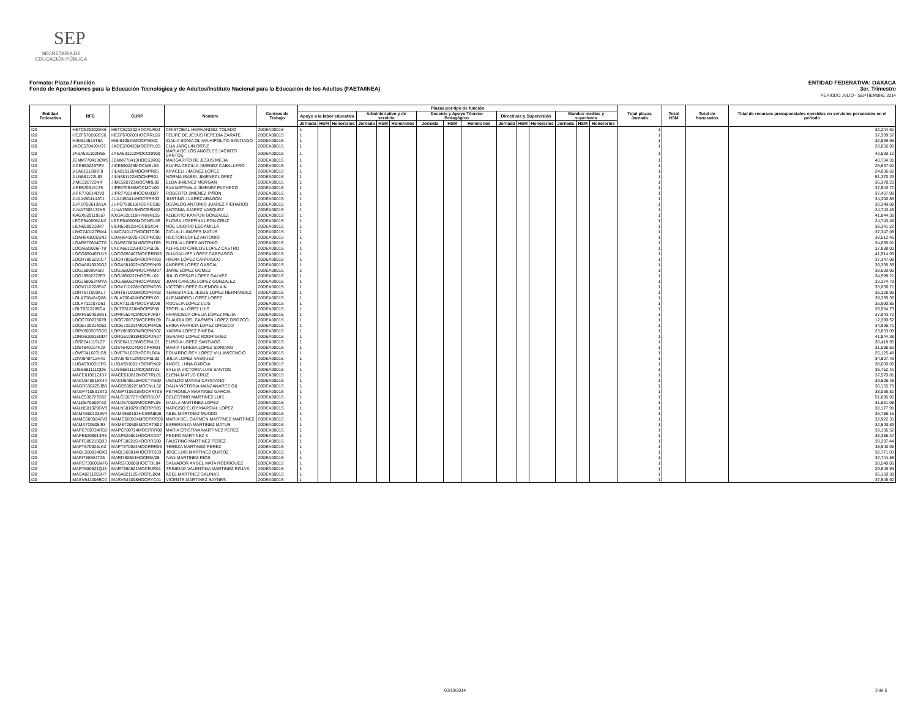SEP
SECRETARÍA DE
EDUCACIÓN PÚBLICA
ENTIDAD FEDERATIVA: OAXACA
3er. Trimestre
PERIODO JULIO - SEPTIEMBRE 2014 Formato: Plaza / Función
Fondo de Aportaciones para la Educación Tecnológica y de Adultos/Instituto Nacional para la Educación de los Adultos (FAETA/INEA)
| Entidad Federativa | RFC | CURP | Nombre | Centros de Trabajo | Plazas por tipo de función | | | | | | | | | | | | | | | Total plazas Jornada | Total HSM | Total de Honorarios | Total de recursos presupuestales ejercidos en servicios personales en el periodo |
| --- | --- | --- | --- | --- | --- | --- | --- | --- | --- | --- | --- | --- | --- | --- | --- | --- | --- | --- | --- | --- | --- | --- | --- |
| | | | | | Apoyo a la labor educativa | | | Administrativo y de servicio | | | Docente y Apoyo Técnico Pedagógico | | | Directivos y Supervisión | | | Mandos medios y superiores | | | | | | |
| | | | | | Jornada | HSM | Honorarios | Jornada | HSM | Honorarios | Jornada | HSM | Honorarios | Jornada | HSM | Honorarios | Jornada | HSM | Honorarios | | | | |
| I20 | HETC620302EK6 | HETC620302HOCRLR04 | CRISTOBAL HERNANDEZ TOLEDO | 20DEA0001S | 1 | | | | | | | | | | | | | | | 1 | | | 32,244.61 |
| I20 | HEZF670206CS6 | HEZF670206HOCRRL06 | FELIPE DE JESUS HEREDIA ZARATE | 20DEA0001S | 1 | | | | | | | | | | | | | | | 1 | | | 37,399.57 |
| I20 | HISI610524T6A | HISI610524MOCPND02 | IDALIA SONIA OLIVIA HIPOLITO SANTIAGO | 20DEA0001S | 1 | | | | | | | | | | | | | | | 1 | | | 32,839.96 |
| I20 | JAOE570420U37 | JAOE570420MOCRRL05 | ELIA JARQUIN ORTIZ | 20DEA0001S | 1 | | | | | | | | | | | | | | | 1 | | | 29,056.96 |
| I20 | JASA531102HS5 | JASA531102MOCCNN00 | MARIA DE LOS ANGELES JACINTO SANTOS | 20DEA0001S | 1 | | | | | | | | | | | | | | | 1 | | | 42,500.12 |
| I20 | JEMM770413CW5 | JEMM770413HOCSJR00 | MARGARITO DE JESUS MEJIA | 20DEA0001S | 1 | | | | | | | | | | | | | | | 1 | | | 40,734.31 |
| I20 | JICE590225TP9 | JICE590225MOCMBL06 | ELVIRA CECILIA JIMENEZ CABALLERO | 20DEA0001S | 1 | | | | | | | | | | | | | | | 1 | | | 25,637.01 |
| I20 | JILA810126KF8 | JILA810126MOCMPR05 | ARACELI JIMENEZ LOPEZ | 20DEA0001S | 1 | | | | | | | | | | | | | | | 1 | | | 24,036.62 |
| I20 | JILN681122L83 | JILN681122MOCMPR01 | NORMA ISABEL JIMENEZ LOPEZ | 20DEA0001S | 1 | | | | | | | | | | | | | | | 1 | | | 51,370.26 |
| I20 | JIME520723N4 | JIME520723MOCMRL02 | ELDA JIMENEZ MORGAN | 20DEA0001S | 1 | | | | | | | | | | | | | | | 1 | | | 36,378.23 |
| I20 | JIPE670915175 | JIPE670915MOCMCV00 | EVA MIRTHALA JIMENEZ PACHECO | 20DEA0001S | 1 | | | | | | | | | | | | | | | 1 | | | 37,943.72 |
| I20 | JIPR770214DV3 | JIPR770214HOCMXB07 | ROBERTO JIMENEZ PIÑON | 20DEA0001S | 1 | | | | | | | | | | | | | | | 1 | | | 37,407.08 |
| I20 | JUAJ450414JC1 | JUAJ450414HOCRRS03 | JUSTINO JUAREZ ARAGON | 20DEA0001S | 1 | | | | | | | | | | | | | | | 1 | | | 34,300.89 |
| I20 | JUPO750613A1A | JUPO750613HOCRCS06 | OSVALDO ANTONIO JUAREZ PICHARDO | 20DEA0001S | 1 | | | | | | | | | | | | | | | 1 | | | 30,349.08 |
| I20 | JUVA7606132K6 | JUVA760613MOCRSN02 | ANTONIA JUAREZ VASQUEZ | 20DEA0001S | 1 | | | | | | | | | | | | | | | 1 | | | 24,743.49 |
| I20 | KAGX620119557 | KXGA620119HYNNNL05 | ALBERTO KANTUN GONZALEZ | 20DEA0001S | 1 | | | | | | | | | | | | | | | 1 | | | 41,844.38 |
| I20 | LECE540605AN2 | LECE540605MOCNRL06 | ELOISA JOSEFINA LEON CRUZ | 20DEA0001S | 1 | | | | | | | | | | | | | | | 1 | | | 24,743.49 |
| I20 | LIEN6509218R7 | LIEN650921HOCBSX04 | NOE LIBORIO ESCAMILLA | 20DEA0001S | 1 | | | | | | | | | | | | | | | 1 | | | 38,341.22 |
| I20 | LIMC740127RW4 | LIMC740127MOCNTC06 | CICLALI LINARES MATUS | 20DEA0001S | 1 | | | | | | | | | | | | | | | 1 | | | 37,347.08 |
| I20 | LOAH641025SN2 | LOAH641025HOCPNC08 | HECTOR LOPEZ ANTONIO | 20DEA0001S | 1 | | | | | | | | | | | | | | | 1 | | | 38,512.46 |
| I20 | LOAR670604CT0 | LOAR670604MOCPNT05 | RUTILIA LOPEZ ANTONIO | 20DEA0001S | 1 | | | | | | | | | | | | | | | 1 | | | 34,085.01 |
| I20 | LOCA681026FT9 | LXCA681026HOCPSL06 | ALFREDO CARLOS LOPEZ CASTRO | 20DEA0001S | 1 | | | | | | | | | | | | | | | 1 | | | 37,838.00 |
| I20 | LOCG650407U15 | LOCG650407MOCPRD05 | GUADALUPE LOPEZ CARRASCO | 20DEA0001S | 1 | | | | | | | | | | | | | | | 1 | | | 41,514.05 |
| I20 | LOCH780529JC7 | LOCH780529HOCPRR03 | HIRAM LOPEZ CARRASCO | 20DEA0001S | 1 | | | | | | | | | | | | | | | 1 | | | 37,347.08 |
| I20 | LOGA6810026G2 | LOGA681002HOCPRN09 | ANDRES LOPEZ GARCIA | 20DEA0001S | 1 | | | | | | | | | | | | | | | 1 | | | 39,335.36 |
| I20 | LOGJ5909045I0 | LOGJ590904HOCPMM07 | JAIME LOPEZ GOMEZ | 20DEA0001S | 1 | | | | | | | | | | | | | | | 1 | | | 38,600.06 |
| I20 | LOGJ6502272F3 | LOGJ650227HOCPLL02 | JULIO CESAR LOPEZ GALVEZ | 20DEA0001S | 1 | | | | | | | | | | | | | | | 1 | | | 34,599.21 |
| I20 | LOGJ680624MYA | LOGJ680624HOCPNN02 | JUAN CARLOS LOPEZ GONZALEZ | 20DEA0001S | 1 | | | | | | | | | | | | | | | 1 | | | 33,374.79 |
| I20 | LOGV710228F47 | LOGV710228HOCPNC05 | VICTOR LOPEZ GUENDOLAIN | 20DEA0001S | 1 | | | | | | | | | | | | | | | 1 | | | 35,056.71 |
| I20 | LOHT671003KL7 | LOHT671003MOCPRR02 | TERESITA DE JESUS LOPEZ HERNANDEZ | 20DEA0001S | 1 | | | | | | | | | | | | | | | 1 | | | 36,328.95 |
| I20 | LOLA700424Q88 | LOLA700424HOCPPL03 | ALEJANDRO LOPEZ LOPEZ | 20DEA0001S | 1 | | | | | | | | | | | | | | | 1 | | | 39,335.36 |
| I20 | LOLR711207D61 | LOLR711207MOCPSC08 | ROCELIA LOPEZ LUIS | 20DEA0001S | 1 | | | | | | | | | | | | | | | 1 | | | 35,990.85 |
| I20 | LOLT6312289C4 | LOLT631228MOCPSF08 | TEOFILA LOPEZ LUIS | 20DEA0001S | 1 | | | | | | | | | | | | | | | 1 | | | 39,564.73 |
| I20 | LOMF6504039G1 | LOMF650403MOCPJR07 | FRANCISCA OFELIA LOPEZ MEJIA | 20DEA0001S | 1 | | | | | | | | | | | | | | | 1 | | | 37,943.72 |
| I20 | LOOC700725679 | LOOC700725MOCPRL09 | CLAUDIA DEL CARMEN LOPEZ OROZCO | 20DEA0001S | 1 | | | | | | | | | | | | | | | 1 | | | 12,390.57 |
| I20 | LOOE720214D52 | LOOE720214MOCPRR06 | ERIKA PATRICIA LOPEZ OROZCO | 20DEA0001S | 1 | | | | | | | | | | | | | | | 1 | | | 34,996.71 |
| I20 | LOPY800507GD6 | LOPY800507MOCPND02 | YADIRA LOPEZ PINEDA | 20DEA0001S | 1 | | | | | | | | | | | | | | | 1 | | | 23,853.09 |
| I20 | LORG610918UD7 | LORG610918HOCPDN07 | GENARO LOPEZ RODRIGUEZ | 20DEA0001S | 1 | | | | | | | | | | | | | | | 1 | | | 41,844.38 |
| I20 | LOSE641115LZ7 | LOSE641115MOCPNL01 | ELPIDIA LOPEZ SANTIAGO | 20DEA0001S | 1 | | | | | | | | | | | | | | | 1 | | | 36,418.95 |
| I20 | LOST640114FJ9 | LOST640114MOCPRR01 | MARIA TERESA LOPEZ SORIANO | 20DEA0001S | 1 | | | | | | | | | | | | | | | 1 | | | 31,098.52 |
| I20 | LOVE741027LG9 | LOVE741027HOCPLD04 | EDUARDO REY LOPEZ VILLAVICENCIO | 20DEA0001S | 1 | | | | | | | | | | | | | | | 1 | | | 25,125.48 |
| I20 | LOVJ640412H41 | LOVJ640412MOCPSL00 | JULIA LOPEZ VASQUEZ | 20DEA0001S | 1 | | | | | | | | | | | | | | | 1 | | | 34,807.49 |
| I20 | LUGA5910015F6 | LUGA591001HOCNRN02 | ANGEL LUNA GARCIA | 20DEA0001S | 1 | | | | | | | | | | | | | | | 1 | | | 38,600.06 |
| I20 | LUSS681111QD6 | LUSS681111MOCSNY01 | SYLVIA VICTORIA LUIS SANTOS | 20DEA0001S | 1 | | | | | | | | | | | | | | | 1 | | | 35,752.41 |
| I20 | MACE610812JD7 | MACE610812MOCTRL01 | ELENA MATUS CRUZ | 20DEA0001S | 1 | | | | | | | | | | | | | | | 1 | | | 37,570.81 |
| I20 | MACU540516K44 | MACU540516HOCTYB00 | UBALDO MATIAS CAYETANO | 20DEA0001S | 1 | | | | | | | | | | | | | | | 1 | | | 39,508.48 |
| I20 | MAGD530225JB0 | MAGD530225MOCNLL02 | DALIA VICTORIA MANZANARES GIL | 20DEA0001S | 1 | | | | | | | | | | | | | | | 1 | | | 36,155.78 |
| I20 | MAGP710531ST2 | MAGP710531MOCRRT08 | PETRONILA MARTINEZ GARCIA | 20DEA0001S | 1 | | | | | | | | | | | | | | | 1 | | | 38,036.81 |
| I20 | MALC530727D52 | MALC530727HOCRSL07 | CELESTINO MARTINEZ LUIS | 20DEA0001S | 1 | | | | | | | | | | | | | | | 1 | | | 51,896.96 |
| I20 | MALD570609T63 | MALD570609MOCRPL05 | DALILA MARTINEZ LOPEZ | 20DEA0001S | 1 | | | | | | | | | | | | | | | 1 | | | 31,631.08 |
| I20 | MALN581029GV3 | MALN581029HOCRPR05 | NARCISO ELOY MARCIAL LOPEZ | 20DEA0001S | 1 | | | | | | | | | | | | | | | 1 | | | 38,177.91 |
| I20 | MAMA6501036V4 | MAMA650103HCSRNB06 | ABEL MARTINEZ MUNDO | 20DEA0001S | 1 | | | | | | | | | | | | | | | 1 | | | 36,786.15 |
| I20 | MAMC6609242V3 | MAMC660924MOCRRR06 | MARIA DEL CARMEN MARTINEZ MARTINEZ | 20DEA0001S | 1 | | | | | | | | | | | | | | | 1 | | | 32,922.35 |
| I20 | MAMX720608I93 | MXME720608MOCRTS02 | ESPERANZA MARTINEZ MATUS | 20DEA0001S | 1 | | | | | | | | | | | | | | | 1 | | | 32,540.83 |
| I20 | MAPC700724R58 | MAPC700724MOCRRR08 | MARIA CRISTINA MARTINEZ PEREZ | 20DEA0001S | 1 | | | | | | | | | | | | | | | 1 | | | 39,136.52 |
| I20 | MAPE6206013R5 | MAXP620601HOCRXD07 | PEDRO MARTINEZ X | 20DEA0001S | 1 | | | | | | | | | | | | | | | 1 | | | 36,388.47 |
| I20 | MAPF580215Q33 | MAPF580215HOCRRS00 | FAUSTINO MARTINEZ PEREZ | 20DEA0001S | 1 | | | | | | | | | | | | | | | 1 | | | 39,397.44 |
| I20 | MAPT670924LK2 | MAPT670924MOCRRR09 | TEREZA MARTINEZ PEREZ | 20DEA0001S | 1 | | | | | | | | | | | | | | | 1 | | | 38,540.06 |
| I20 | MAQL560814GK3 | MAQL560814HOCRRS03 | JOSE LUIS MARTINEZ QUIROZ | 20DEA0001S | 1 | | | | | | | | | | | | | | | 1 | | | 32,771.03 |
| I20 | MARI780504T25 | MARI780504HOCRSV08 | IVAN MARTINEZ RIOS | 20DEA0001S | 1 | | | | | | | | | | | | | | | 1 | | | 37,744.88 |
| I20 | MARS730806MF6 | MARS730806HOCTDL04 | SALVADOR ANGEL MATA RODRIGUEZ | 20DEA0001S | 1 | | | | | | | | | | | | | | | 1 | | | 38,540.06 |
| I20 | MART680521QJ3 | MART680521MOCRJR01 | TRINIDAD VALENTINA MARTINEZ ROJAS | 20DEA0001S | 1 | | | | | | | | | | | | | | | 1 | | | 29,646.93 |
| I20 | MASA8211255H7 | MASA821125HOCRLB04 | ABEL MARTINEZ SALINAS | 20DEA0001S | 1 | | | | | | | | | | | | | | | 1 | | | 35,160.38 |
| I20 | MASV6410089C0 | MASV641008HOCRYC01 | VICENTE MARTINEZ SAYNES | 20DEA0001S | 1 | | | | | | | | | | | | | | | 1 | | | 37,545.92 |
03/10/2014 3 de 6